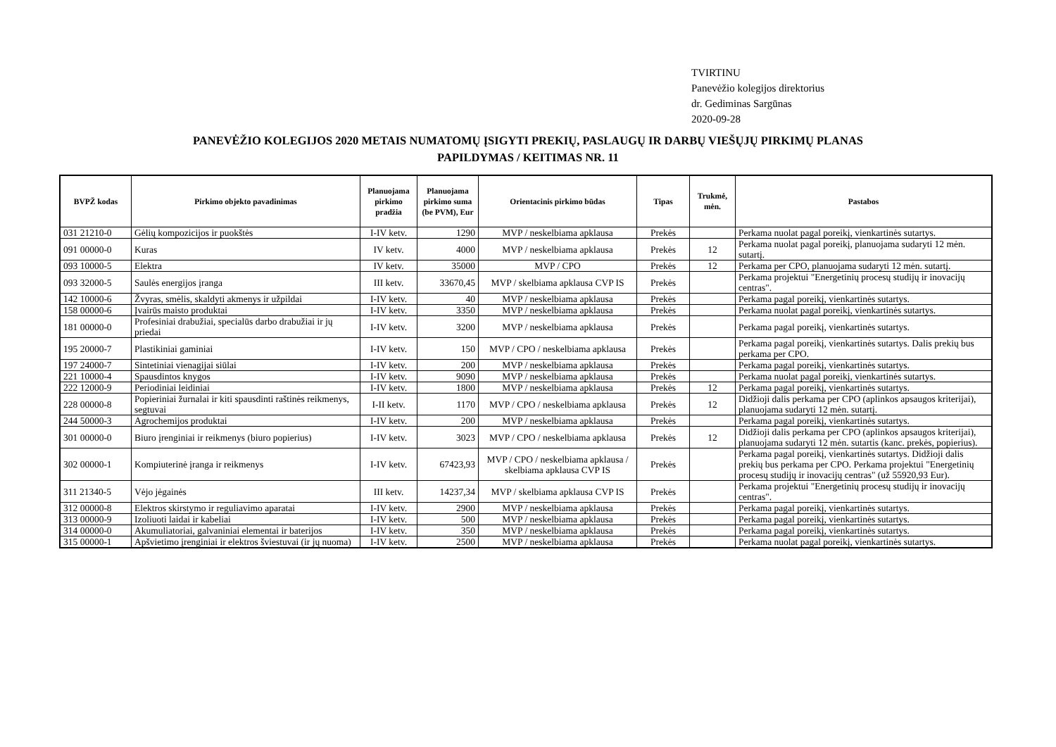TVIRTINU
Panevėžio kolegijos direktorius
dr. Gediminas Sargūnas
2020-09-28
PANEVĖŽIO KOLEGIJOS 2020 METAIS NUMATOMŲ ĮSIGYTI PREKIŲ, PASLAUGŲ IR DARBŲ VIEŠŲJŲ PIRKIMŲ PLANAS
PAPILDYMAS / KEITIMAS NR. 11
| BVPŽ kodas | Pirkimo objekto pavadinimas | Planuojama pirkimo pradžia | Planuojama pirkimo suma (be PVM), Eur | Orientacinis pirkimo būdas | Tipas | Trukmė, mėn. | Pastabos |
| --- | --- | --- | --- | --- | --- | --- | --- |
| 031 21210-0 | Gėlių kompozicijos ir puokštės | I-IV ketv. | 1290 | MVP / neskelbiama apklausa | Prekės | | Perkama nuolat pagal poreikį, vienkartinės sutartys. |
| 091 00000-0 | Kuras | IV ketv. | 4000 | MVP / neskelbiama apklausa | Prekės | 12 | Perkama nuolat pagal poreikį, planuojama sudaryti 12 mėn. sutartį. |
| 093 10000-5 | Elektra | IV ketv. | 35000 | MVP / CPO | Prekės | 12 | Perkama per CPO, planuojama sudaryti 12 mėn. sutartį. |
| 093 32000-5 | Saulės energijos įranga | III ketv. | 33670,45 | MVP / skelbiama apklausa CVP IS | Prekės | | Perkama projektui "Energetinių procesų studijų ir inovacijų centras". |
| 142 10000-6 | Žvyras, smėlis, skaldyti akmenys ir užpildai | I-IV ketv. | 40 | MVP / neskelbiama apklausa | Prekės | | Perkama pagal poreikį, vienkartinės sutartys. |
| 158 00000-6 | Įvairūs maisto produktai | I-IV ketv. | 3350 | MVP / neskelbiama apklausa | Prekės | | Perkama nuolat pagal poreikį, vienkartinės sutartys. |
| 181 00000-0 | Profesiniai drabužiai, specialūs darbo drabužiai ir jų priedai | I-IV ketv. | 3200 | MVP / neskelbiama apklausa | Prekės | | Perkama pagal poreikį, vienkartinės sutartys. |
| 195 20000-7 | Plastikiniai gaminiai | I-IV ketv. | 150 | MVP / CPO / neskelbiama apklausa | Prekės | | Perkama pagal poreikį, vienkartinės sutartys. Dalis prekių bus perkama per CPO. |
| 197 24000-7 | Sintetiniai vienagijai siūlai | I-IV ketv. | 200 | MVP / neskelbiama apklausa | Prekės | | Perkama pagal poreikį, vienkartinės sutartys. |
| 221 10000-4 | Spausdintos knygos | I-IV ketv. | 9090 | MVP / neskelbiama apklausa | Prekės | | Perkama nuolat pagal poreikį, vienkartinės sutartys. |
| 222 12000-9 | Periodiniai leidiniai | I-IV ketv. | 1800 | MVP / neskelbiama apklausa | Prekės | 12 | Perkama pagal poreikį, vienkartinės sutartys. |
| 228 00000-8 | Popieriniai žurnalai ir kiti spausdinti raštinės reikmenys, segtuvai | I-II ketv. | 1170 | MVP / CPO / neskelbiama apklausa | Prekės | 12 | Didžioji dalis perkama per CPO (aplinkos apsaugos kriterijai), planuojama sudaryti 12 mėn. sutartį. |
| 244 50000-3 | Agrochemijos produktai | I-IV ketv. | 200 | MVP / neskelbiama apklausa | Prekės | | Perkama pagal poreikį, vienkartinės sutartys. |
| 301 00000-0 | Biuro įrenginiai ir reikmenys (biuro popierius) | I-IV ketv. | 3023 | MVP / CPO / neskelbiama apklausa | Prekės | 12 | Didžioji dalis perkama per CPO (aplinkos apsaugos kriterijai), planuojama sudaryti 12 mėn. sutartis (kanc. prekės, popierius). |
| 302 00000-1 | Kompiuterinė įranga ir reikmenys | I-IV ketv. | 67423,93 | MVP / CPO / neskelbiama apklausa / skelbiama apklausa CVP IS | Prekės | | Perkama pagal poreikį, vienkartinės sutartys. Didžioji dalis prekių bus perkama per CPO. Perkama projektui "Energetinių procesų studijų ir inovacijų centras" (už 55920,93 Eur). |
| 311 21340-5 | Vėjo jėgainės | III ketv. | 14237,34 | MVP / skelbiama apklausa CVP IS | Prekės | | Perkama projektui "Energetinių procesų studijų ir inovacijų centras". |
| 312 00000-8 | Elektros skirstymo ir reguliavimo aparatai | I-IV ketv. | 2900 | MVP / neskelbiama apklausa | Prekės | | Perkama pagal poreikį, vienkartinės sutartys. |
| 313 00000-9 | Izoliuoti laidai ir kabeliai | I-IV ketv. | 500 | MVP / neskelbiama apklausa | Prekės | | Perkama pagal poreikį, vienkartinės sutartys. |
| 314 00000-0 | Akumuliatoriai, galvaniniai elementai ir baterijos | I-IV ketv. | 350 | MVP / neskelbiama apklausa | Prekės | | Perkama pagal poreikį, vienkartinės sutartys. |
| 315 00000-1 | Apšvietimo įrenginiai ir elektros šviestuvai (ir jų nuoma) | I-IV ketv. | 2500 | MVP / neskelbiama apklausa | Prekės | | Perkama nuolat pagal poreikį, vienkartinės sutartys. |